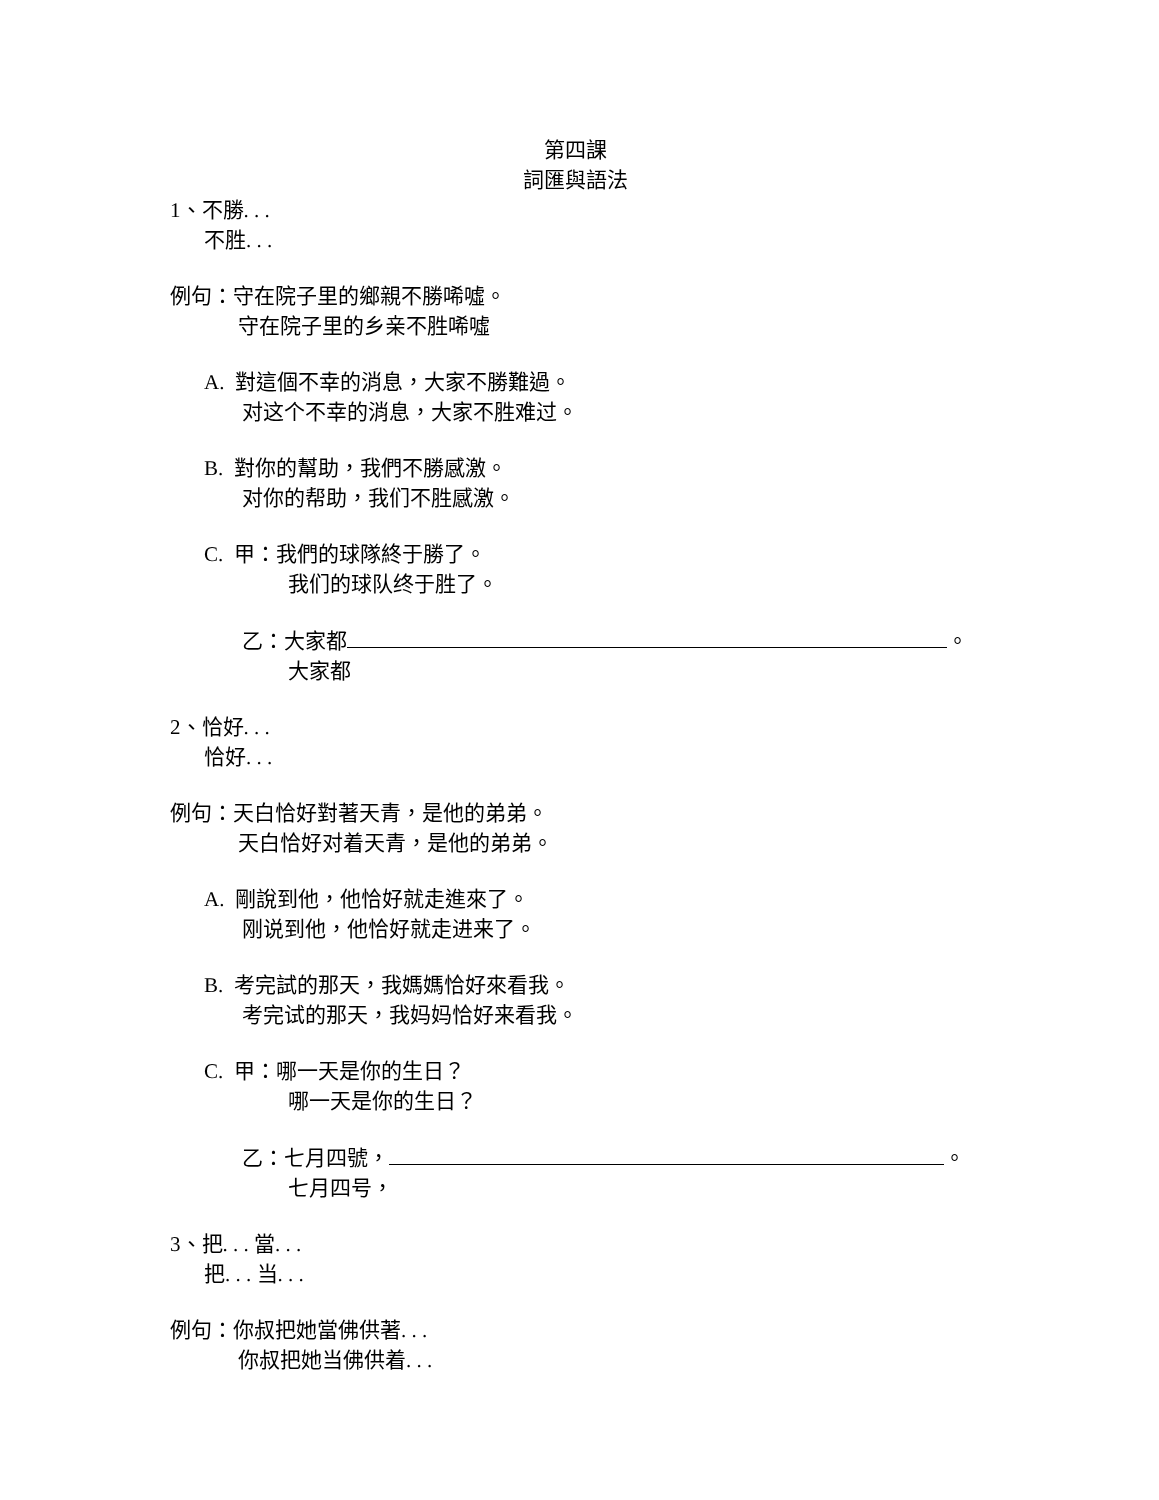第四課
詞匯與語法
1、不勝. . .
不胜. . .
例句：守在院子里的鄉親不勝唏噓。
守在院子里的乡亲不胜唏噓
A. 對這個不幸的消息，大家不勝難過。
对这个不幸的消息，大家不胜难过。
B. 對你的幫助，我們不勝感激。
对你的帮助，我们不胜感激。
C. 甲：我們的球隊終于勝了。
我们的球队终于胜了。
乙：大家都 。
大家都
2、恰好. . .
恰好. . .
例句：天白恰好對著天青，是他的弟弟。
天白恰好对着天青，是他的弟弟。
A. 剛說到他，他恰好就走進來了。
刚说到他，他恰好就走进来了。
B. 考完試的那天，我媽媽恰好來看我。
考完试的那天，我妈妈恰好来看我。
C. 甲：哪一天是你的生日？
哪一天是你的生日？
乙：七月四號， 。
七月四号，
3、把. . . 當. . .
把. . . 当. . .
例句：你叔把她當佛供著. . .
你叔把她当佛供着. . .